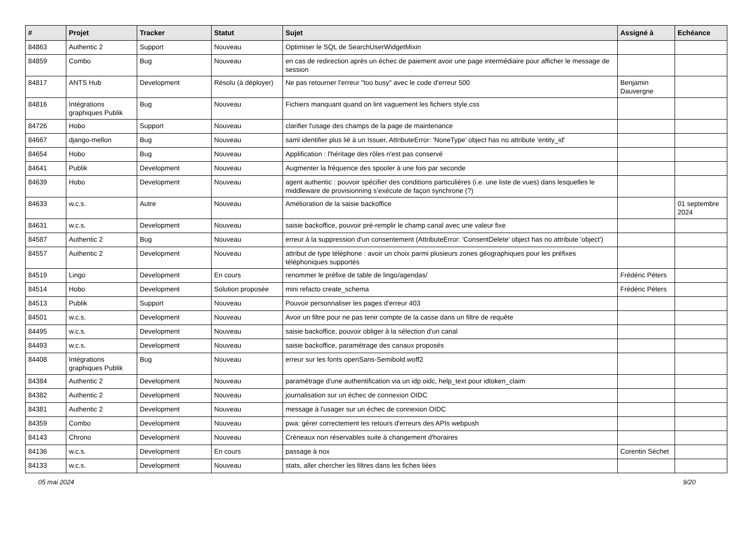| # | Projet | Tracker | Statut | Sujet | Assigné à | Echéance |
| --- | --- | --- | --- | --- | --- | --- |
| 84863 | Authentic 2 | Support | Nouveau | Optimiser le SQL de SearchUserWidgetMixin | | |
| 84859 | Combo | Bug | Nouveau | en cas de redirection après un échec de paiement avoir une page intermédiaire pour afficher le message de session | | |
| 84817 | ANTS Hub | Development | Résolu (à déployer) | Ne pas retourner l'erreur "too busy" avec le code d'erreur 500 | Benjamin Dauvergne | |
| 84816 | Intégrations graphiques Publik | Bug | Nouveau | Fichiers manquant quand on lint vaguement les fichiers style.css | | |
| 84726 | Hobo | Support | Nouveau | clarifier l'usage des champs de la page de maintenance | | |
| 84667 | django-mellon | Bug | Nouveau | saml identifier plus lié à un Issuer, AttributeError: 'NoneType' object has no attribute 'entity_id' | | |
| 84654 | Hobo | Bug | Nouveau | Applification : l'héritage des rôles n'est pas conservé | | |
| 84641 | Publik | Development | Nouveau | Augmenter la fréquence des spooler à une fois par seconde | | |
| 84639 | Hobo | Development | Nouveau | agent authentic : pouvoir spécifier des conditions particulières (i.e. une liste de vues) dans lesquelles le middleware de provisionning s’exécute de façon synchrone (?) | | |
| 84633 | w.c.s. | Autre | Nouveau | Amélioration de la saisie backoffice | | 01 septembre 2024 |
| 84631 | w.c.s. | Development | Nouveau | saisie backoffice, pouvoir pré-remplir le champ canal avec une valeur fixe | | |
| 84587 | Authentic 2 | Bug | Nouveau | erreur à la suppression d'un consentement (AttributeError: 'ConsentDelete' object has no attribute 'object') | | |
| 84557 | Authentic 2 | Development | Nouveau | attribut de type téléphone : avoir un choix parmi plusieurs zones géographiques pour les préfixes téléphoniques supportés | | |
| 84519 | Lingo | Development | En cours | renommer le préfixe de table de lingo/agendas/ | Frédéric Péters | |
| 84514 | Hobo | Development | Solution proposée | mini refacto create_schema | Frédéric Péters | |
| 84513 | Publik | Support | Nouveau | Pouvoir personnaliser les pages d'erreur 403 | | |
| 84501 | w.c.s. | Development | Nouveau | Avoir un filtre pour ne pas tenir compte de la casse dans un filtre de requête | | |
| 84495 | w.c.s. | Development | Nouveau | saisie backoffice, pouvoir obliger à la sélection d'un canal | | |
| 84493 | w.c.s. | Development | Nouveau | saisie backoffice, paramétrage des canaux proposés | | |
| 84408 | Intégrations graphiques Publik | Bug | Nouveau | erreur sur les fonts openSans-Semibold.woff2 | | |
| 84384 | Authentic 2 | Development | Nouveau | paramétrage d'une authentification via un idp oidc, help_text pour idtoken_claim | | |
| 84382 | Authentic 2 | Development | Nouveau | journalisation sur un échec de connexion OIDC | | |
| 84381 | Authentic 2 | Development | Nouveau | message à l'usager sur un échec de connexion OIDC | | |
| 84359 | Combo | Development | Nouveau | pwa: gérer correctement les retours d'erreurs des APIs webpush | | |
| 84143 | Chrono | Development | Nouveau | Créneaux non réservables suite à changement d'horaires | | |
| 84136 | w.c.s. | Development | En cours | passage à nox | Corentin Séchet | |
| 84133 | w.c.s. | Development | Nouveau | stats, aller chercher les filtres dans les fiches liées | | |
05 mai 2024 9/20